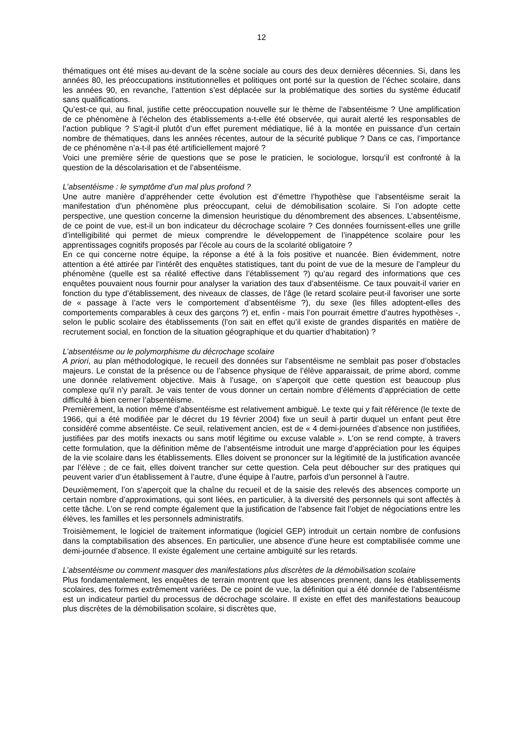12
thématiques ont été mises au-devant de la scène sociale au cours des deux dernières décennies. Si, dans les années 80, les préoccupations institutionnelles et politiques ont porté sur la question de l’échec scolaire, dans les années 90, en revanche, l’attention s’est déplacée sur la problématique des sorties du système éducatif sans qualifications.
Qu’est-ce qui, au final, justifie cette préoccupation nouvelle sur le thème de l’absentéisme ? Une amplification de ce phénomène à l’échelon des établissements a-t-elle été observée, qui aurait alerté les responsables de l’action publique ? S’agit-il plutôt d’un effet purement médiatique, lié à la montée en puissance d’un certain nombre de thématiques, dans les années récentes, autour de la sécurité publique ? Dans ce cas, l’importance de ce phénomène n’a-t-il pas été artificiellement majoré ?
Voici une première série de questions que se pose le praticien, le sociologue, lorsqu’il est confronté à la question de la déscolarisation et de l’absentéisme.
L’absentéisme : le symptôme d’un mal plus profond ?
Une autre manière d’appréhender cette évolution est d’émettre l’hypothèse que l’absentéisme serait la manifestation d’un phénomène plus préoccupant, celui de démobilisation scolaire. Si l’on adopte cette perspective, une question concerne la dimension heuristique du dénombrement des absences. L’absentéisme, de ce point de vue, est-il un bon indicateur du décrochage scolaire ? Ces données fournissent-elles une grille d’intelligibilité qui permet de mieux comprendre le développement de l’inappétence scolaire pour les apprentissages cognitifs proposés par l’école au cours de la scolarité obligatoire ?
En ce qui concerne notre équipe, la réponse a été à la fois positive et nuancée. Bien évidemment, notre attention a été attirée par l’intérêt des enquêtes statistiques, tant du point de vue de la mesure de l’ampleur du phénomène (quelle est sa réalité effective dans l’établissement ?) qu’au regard des informations que ces enquêtes pouvaient nous fournir pour analyser la variation des taux d’absentéisme. Ce taux pouvait-il varier en fonction du type d’établissement, des niveaux de classes, de l’âge (le retard scolaire peut-il favoriser une sorte de « passage à l’acte vers le comportement d’absentéisme ?), du sexe (les filles adoptent-elles des comportements comparables à ceux des garçons ?) et, enfin - mais l’on pourrait émettre d’autres hypothèses -, selon le public scolaire des établissements (l’on sait en effet qu’il existe de grandes disparités en matière de recrutement social, en fonction de la situation géographique et du quartier d’habitation) ?
L’absentéisme ou le polymorphisme du décrochage scolaire
A priori, au plan méthodologique, le recueil des données sur l’absentéisme ne semblait pas poser d’obstacles majeurs. Le constat de la présence ou de l’absence physique de l’élève apparaissait, de prime abord, comme une donnée relativement objective. Mais à l’usage, on s’aperçoit que cette question est beaucoup plus complexe qu’il n’y paraît. Je vais tenter de vous donner un certain nombre d’éléments d’appréciation de cette difficulté à bien cerner l’absentéisme.
Premièrement, la notion même d’absentéisme est relativement ambiguë. Le texte qui y fait référence (le texte de 1966, qui a été modifiée par le décret du 19 février 2004) fixe un seuil à partir duquel un enfant peut être considéré comme absentéiste. Ce seuil, relativement ancien, est de « 4 demi-journées d’absence non justifiées, justifiées par des motifs inexacts ou sans motif légitime ou excuse valable ». L’on se rend compte, à travers cette formulation, que la définition même de l’absentéisme introduit une marge d’appréciation pour les équipes de la vie scolaire dans les établissements. Elles doivent se prononcer sur la légitimité de la justification avancée par l’élève ; de ce fait, elles doivent trancher sur cette question. Cela peut déboucher sur des pratiques qui peuvent varier d’un établissement à l’autre, d’une équipe à l’autre, parfois d’un personnel à l’autre.
Deuxièmement, l’on s’aperçoit que la chaîne du recueil et de la saisie des relevés des absences comporte un certain nombre d’approximations, qui sont liées, en particulier, à la diversité des personnels qui sont affectés à cette tâche. L’on se rend compte également que la justification de l’absence fait l’objet de négociations entre les élèves, les familles et les personnels administratifs.
Troisièmement, le logiciel de traitement informatique (logiciel GEP) introduit un certain nombre de confusions dans la comptabilisation des absences. En particulier, une absence d’une heure est comptabilisée comme une demi-journée d’absence. Il existe également une certaine ambiguïté sur les retards.
L’absentéisme ou comment masquer des manifestations plus discrètes de la démobilisation scolaire
Plus fondamentalement, les enquêtes de terrain montrent que les absences prennent, dans les établissements scolaires, des formes extrêmement variées. De ce point de vue, la définition qui a été donnée de l’absentéisme est un indicateur partiel du processus de décrochage scolaire. Il existe en effet des manifestations beaucoup plus discrètes de la démobilisation scolaire, si discrètes que,